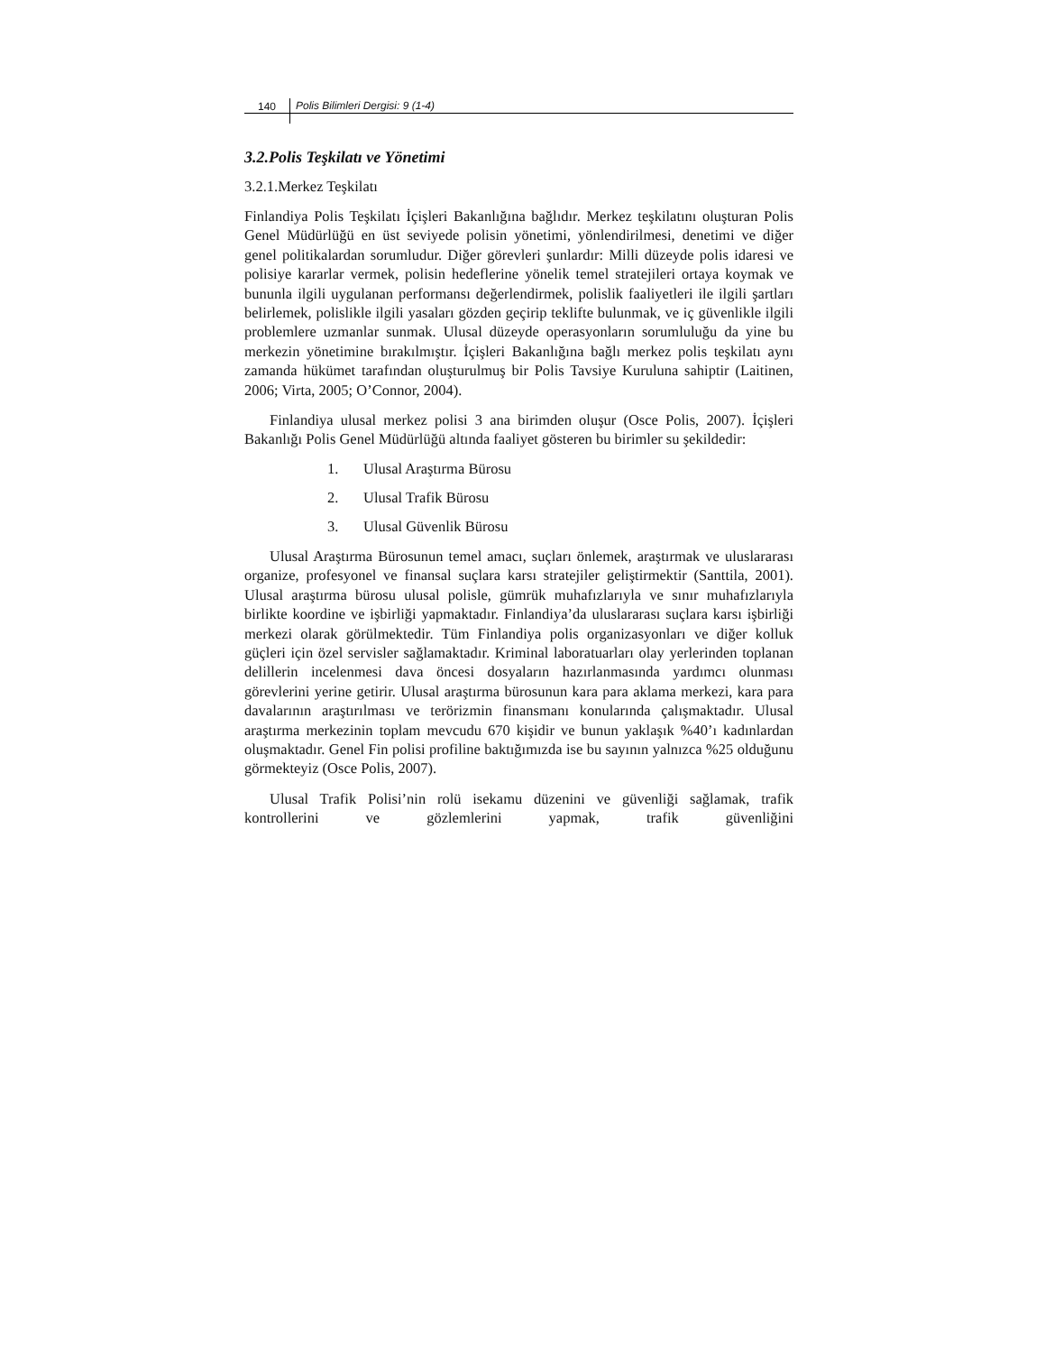140 Polis Bilimleri Dergisi: 9 (1-4)
3.2.Polis Teşkilatı ve Yönetimi
3.2.1.Merkez Teşkilatı
Finlandiya Polis Teşkilatı İçişleri Bakanlığına bağlıdır. Merkez teşkilatını oluşturan Polis Genel Müdürlüğü en üst seviyede polisin yönetimi, yönlendirilmesi, denetimi ve diğer genel politikalardan sorumludur. Diğer görevleri şunlardır: Milli düzeyde polis idaresi ve polisiye kararlar vermek, polisin hedeflerine yönelik temel stratejileri ortaya koymak ve bununla ilgili uygulanan performansı değerlendirmek, polislik faaliyetleri ile ilgili şartları belirlemek, polislikle ilgili yasaları gözden geçirip teklifte bulunmak, ve iç güvenlikle ilgili problemlere uzmanlar sunmak. Ulusal düzeyde operasyonların sorumluluğu da yine bu merkezin yönetimine bırakılmıştır. İçişleri Bakanlığına bağlı merkez polis teşkilatı aynı zamanda hükümet tarafından oluşturulmuş bir Polis Tavsiye Kuruluna sahiptir (Laitinen, 2006; Virta, 2005; O’Connor, 2004).
Finlandiya ulusal merkez polisi 3 ana birimden oluşur (Osce Polis, 2007). İçişleri Bakanlığı Polis Genel Müdürlüğü altında faaliyet gösteren bu birimler su şekildedir:
1. Ulusal Araştırma Bürosu
2. Ulusal Trafik Bürosu
3. Ulusal Güvenlik Bürosu
Ulusal Araştırma Bürosunun temel amacı, suçları önlemek, araştırmak ve uluslararası organize, profesyonel ve finansal suçlara karsı stratejiler geliştirmektir (Santtila, 2001). Ulusal araştırma bürosu ulusal polisle, gümrük muhafızlarıyla ve sınır muhafızlarıyla birlikte koordine ve işbirliği yapmaktadır. Finlandiya’da uluslararası suçlara karsı işbirliği merkezi olarak görülmektedir. Tüm Finlandiya polis organizasyonları ve diğer kolluk güçleri için özel servisler sağlamaktadır. Kriminal laboratuarları olay yerlerinden toplanan delillerin incelenmesi dava öncesi dosyaların hazırlanmasında yardımcı olunması görevlerini yerine getirir. Ulusal araştırma bürosunun kara para aklama merkezi, kara para davalarının araştırılması ve terörizmin finansmanı konularında çalışmaktadır. Ulusal araştırma merkezinin toplam mevcudu 670 kişidir ve bunun yaklaşık %40’ı kadınlardan oluşmaktadır. Genel Fin polisi profiline baktığımızda ise bu sayının yalnızca %25 olduğunu görmekteyiz (Osce Polis, 2007).
Ulusal Trafik Polisi’nin rolü isekamu düzenini ve güvenliği sağlamak, trafik kontrollerini ve gözlemlerini yapmak, trafik güvenliğini